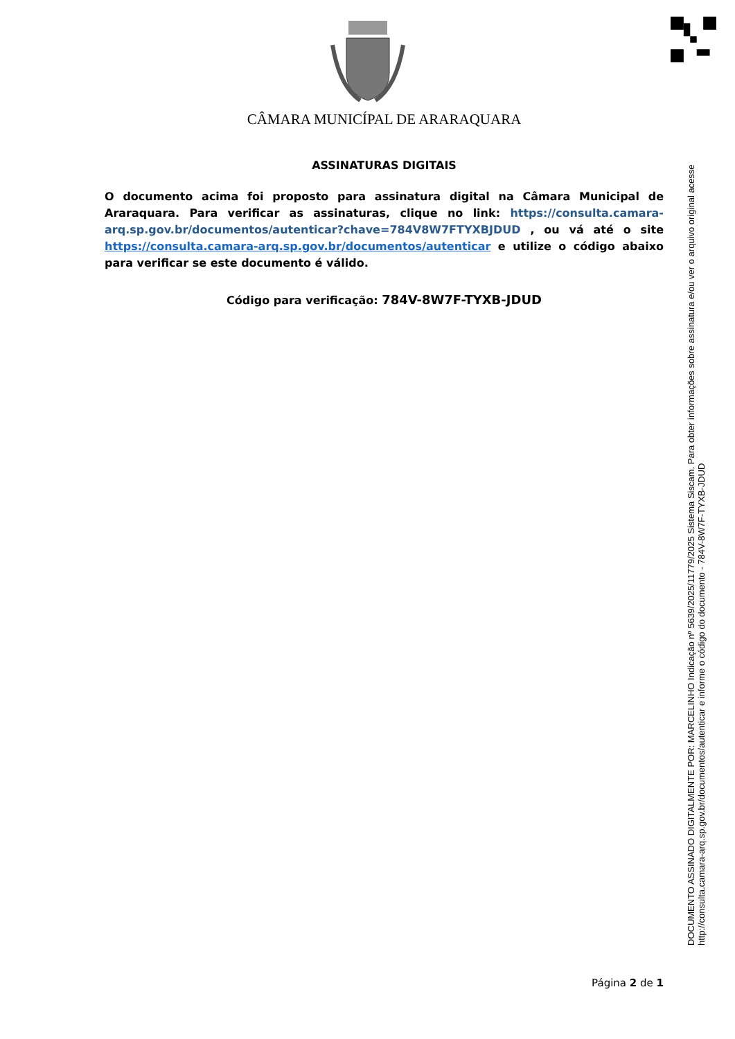CÂMARA MUNICÍPAL DE ARARAQUARA
ASSINATURAS DIGITAIS
O documento acima foi proposto para assinatura digital na Câmara Municipal de Araraquara. Para verificar as assinaturas, clique no link: https://consulta.camara-arq.sp.gov.br/documentos/autenticar?chave=784V8W7FTYXBJDUD , ou vá até o site https://consulta.camara-arq.sp.gov.br/documentos/autenticar e utilize o código abaixo para verificar se este documento é válido.
Código para verificação: 784V-8W7F-TYXB-JDUD
DOCUMENTO ASSINADO DIGITALMENTE POR: MARCELINHO Indicação nº 5639/2025/11779/2025 Sistema Siscam. Para obter informações sobre assinatura e/ou ver o arquivo original acesse
http://consulta.camara-arq.sp.gov.br/documentos/autenticar e informe o código do documento - 784V-8W7F-TYXB-JDUD
Página 2 de 1